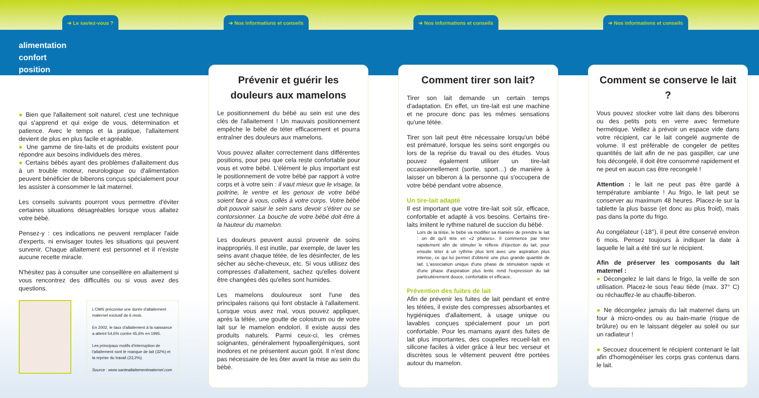➔ Le saviez-vous ?
alimentation
confort
position
● Bien que l'allaitement soit naturel, c'est une technique qui s'apprend et qui exige de vous, détermination et patience. Avec le temps et la pratique, l'allaitement devient de plus en plus facile et agréable.
● Une gamme de tire-laits et de produits existent pour répondre aux besoins individuels des mères.
● Certains bébés ayant des problèmes d'allaitement dus à un trouble moteur, neurologique ou d'alimentation peuvent bénéficier de biberons conçus spécialement pour les assister à consommer le lait maternel.
Les conseils suivants pourront vous permettre d'éviter certaines situations désagréables lorsque vous allaitez votre bébé.
Pensez-y : ces indications ne peuvent remplacer l'aide d'experts, ni envisager toutes les situations qui peuvent survenir. Chaque allaitement est personnel et il n'existe aucune recette miracle.
N'hésitez pas à consulter une conseillère en allaitement si vous rencontrez des difficultés ou si vous avez des questions.
L'OMS préconise une durée d'allaitement maternel exclusif de 6 mois.
En 2002, le taux d'allaitement à la naissance a atteint 54,6% contre 45,6% en 1995.
Les principaux motifs d'interruption de l'allaitement sont le manque de lait (32%) et la reprise du travail (23,2%).
Source : www.santeallaitementmaternel.com
➔ Nos informations et conseils
Prévenir et guérir les douleurs aux mamelons
Le positionnement du bébé au sein est une des clés de l'allaitement ! Un mauvais positionnement empêche le bébé de téter efficacement et pourra entraîner des douleurs aux mamelons.
Vous pouvez allaiter correctement dans différentes positions, pour peu que cela reste confortable pour vous et votre bébé. L'élément le plus important est le positionnement de votre bébé par rapport à votre corps et à votre sein : il vaut mieux que le visage, la poitrine, le ventre et les genoux de votre bébé soient face à vous, collés à votre corps. Votre bébé doit pouvoir saisir le sein sans devoir s'étirer ou se contorsionner. La bouche de votre bébé doit être à la hauteur du mamelon.
Les douleurs peuvent aussi provenir de soins inappropriés. Il est inutile, par exemple, de laver les seins avant chaque tétée, de les désinfecter, de les sécher au sèche-cheveux, etc. Si vous utilisez des compresses d'allaitement, sachez qu'elles doivent être changées dès qu'elles sont humides.
Les mamelons douloureux sont l'une des principales raisons qui font obstacle à l'allaitement. Lorsque vous avez mal, vous pouvez appliquer, après la tétée, une goutte de colostrum ou de votre lait sur le mamelon endolori. Il existe aussi des produits naturels. Parmi ceux-ci, les crèmes soignantes, généralement hypoallergéniques, sont inodores et ne présentent aucun goût. Il n'est donc pas nécessaire de les ôter avant la mise au sein du bébé.
➔ Nos informations et conseils
Comment tirer son lait?
Tirer son lait demande un certain temps d'adaptation. En effet, un tire-lait est une machine et ne procure donc pas les mêmes sensations qu'une tétée.
Tirer son lait peut être nécessaire lorsqu'un bébé est prématuré, lorsque les seins sont engorgés ou lors de la reprise du travail ou des études. Vous pouvez également utiliser un tire-lait occasionnellement (sortie, sport…) de manière à laisser un biberon à la personne qui s'occupera de votre bébé pendant votre absence.
Un tire-lait adapté
Il est important que votre tire-lait soit sûr, efficace, confortable et adapté à vos besoins. Certains tire-laits imitent le rythme naturel de succion du bébé.
Lors de la tétée, le bébé va modifier sa manière de prendre le lait : on dit qu'il tète en «2 phases». Il commence par téter rapidement afin de stimuler le réflexe d'éjection du lait, pour ensuite téter à un rythme plus lent avec une aspiration plus intense, ce qui lui permet d'obtenir une plus grande quantité de lait. L'association unique d'une phase de stimulation rapide et d'une phase d'aspiration plus lente rend l'expression du lait particulièrement douce, confortable et efficace.
Prévention des fuites de lait
Afin de prévenir les fuites de lait pendant et entre les tétées, il existe des compresses absorbantes et hygiéniques d'allaitement, à usage unique ou lavables conçues spécialement pour un port confortable. Pour les mamans ayant des fuites de lait plus importantes, des coupelles recueil-lait en silicone faciles à vider grâce à leur bec verseur et discrètes sous le vêtement peuvent être portées autour du mamelon.
➔ Nos informations et conseils
Comment se conserve le lait ?
Vous pouvez stocker votre lait dans des biberons ou des petits pots en verre avec fermeture hermétique. Veillez à prévoir un espace vide dans votre récipient, car le lait congelé augmente de volume. Il est préférable de congeler de petites quantités de lait afin de ne pas gaspiller, car une fois décongelé, il doit être consommé rapidement et ne peut en aucun cas être recongelé !
Attention : le lait ne peut pas être gardé à température ambiante ! Au frigo, le lait peut se conserver au maximum 48 heures. Placez-le sur la tablette la plus basse (et donc au plus froid), mais pas dans la porte du frigo.
Au congélateur (-18°), il peut être conservé environ 6 mois. Pensez toujours à indiquer la date à laquelle le lait a été tiré sur le récipient.
Afin de préserver les composants du lait maternel :
● Décongelez le lait dans le frigo, la veille de son utilisation. Placez-le sous l'eau tiède (max. 37° C) ou réchauffez-le au chauffe-biberon.
● Ne décongelez jamais du lait maternel dans un four à micro-ondes ou au bain-marie (risque de brûlure) ou en le laissant dégeler au soleil ou sur un radiateur !
● Secouez doucement le récipient contenant le lait afin d'homogénéiser les corps gras contenus dans le lait.